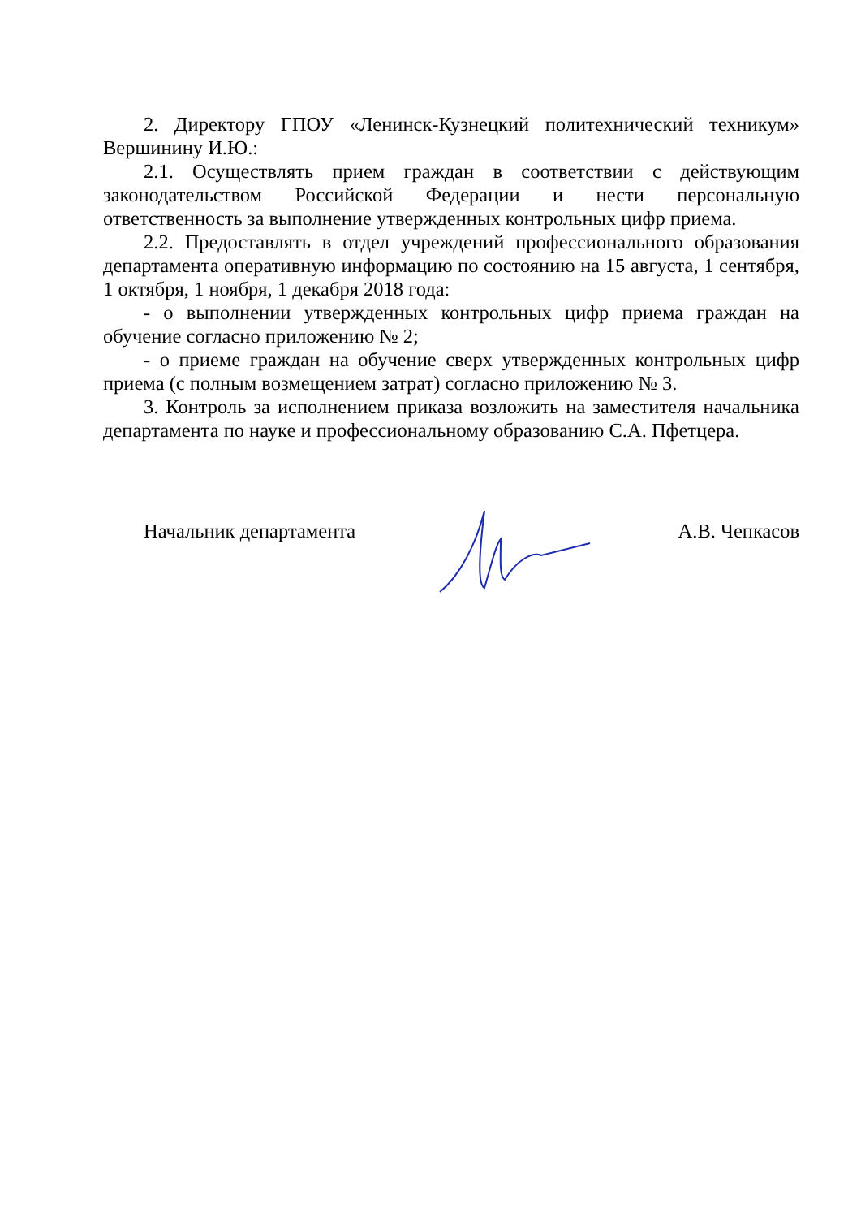2. Директору ГПОУ «Ленинск-Кузнецкий политехнический техникум» Вершинину И.Ю.:
2.1. Осуществлять прием граждан в соответствии с действующим законодательством Российской Федерации и нести персональную ответственность за выполнение утвержденных контрольных цифр приема.
2.2. Предоставлять в отдел учреждений профессионального образования департамента оперативную информацию по состоянию на 15 августа, 1 сентября, 1 октября, 1 ноября, 1 декабря 2018 года:
- о выполнении утвержденных контрольных цифр приема граждан на обучение согласно приложению № 2;
- о приеме граждан на обучение сверх утвержденных контрольных цифр приема (с полным возмещением затрат) согласно приложению № 3.
3. Контроль за исполнением приказа возложить на заместителя начальника департамента по науке и профессиональному образованию С.А. Пфетцера.
Начальник департамента А.В. Чепкасов